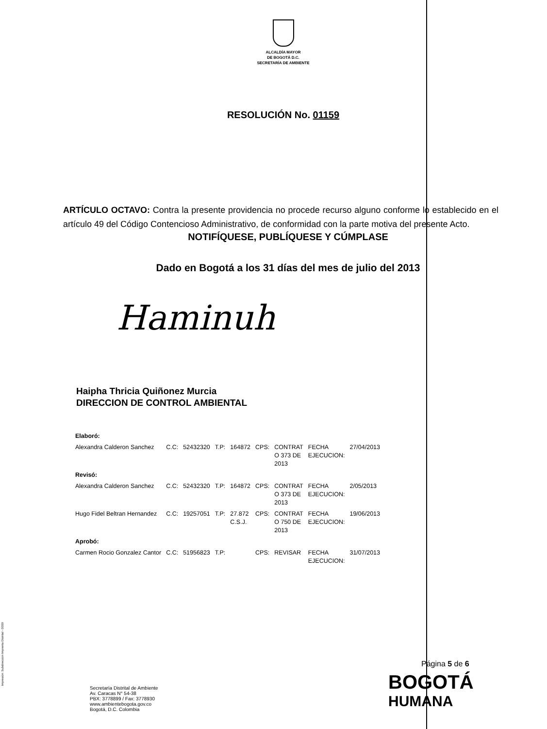ALCALDÍA MAYOR
DE BOGOTÁ D.C.
SECRETARÍA DE AMBIENTE
RESOLUCIÓN No. 01159
ARTÍCULO OCTAVO: Contra la presente providencia no procede recurso alguno conforme lo establecido en el artículo 49 del Código Contencioso Administrativo, de conformidad con la parte motiva del presente Acto.
NOTIFÍQUESE, PUBLÍQUESE Y CÚMPLASE
Dado en Bogotá a los 31 días del mes de julio del 2013
Haminuh
Haipha Thricia Quiñonez Murcia
DIRECCION DE CONTROL AMBIENTAL
| Elaboró: | | | | | | | | |
| Alexandra Calderon Sanchez | C.C: | 52432320 | T.P: | 164872 | CPS: | CONTRAT O 373 DE 2013 | FECHA EJECUCION: | 27/04/2013 |
| Revisó: | | | | | | | | |
| Alexandra Calderon Sanchez | C.C: | 52432320 | T.P: | 164872 | CPS: | CONTRAT O 373 DE 2013 | FECHA EJECUCION: | 2/05/2013 |
| Hugo Fidel Beltran Hernandez | C.C: | 19257051 | T.P: | 27.872 C.S.J. | CPS: | CONTRAT O 750 DE 2013 | FECHA EJECUCION: | 19/06/2013 |
| Aprobó: | | | | | | | | |
| Carmen Rocio Gonzalez Cantor | C.C: | 51956823 | T.P: | | CPS: | REVISAR | FECHA EJECUCION: | 31/07/2013 |
Página 5 de 6
Secretaría Distrital de Ambiente
Av. Caracas N° 54-38
PBX: 3778899 / Fax: 3778930
www.ambientebogota.gov.co
Bogotá, D.C. Colombia
BOGOTÁ
HUMANA
Impresión: Subdirección Imprenta Distrital - DDDI